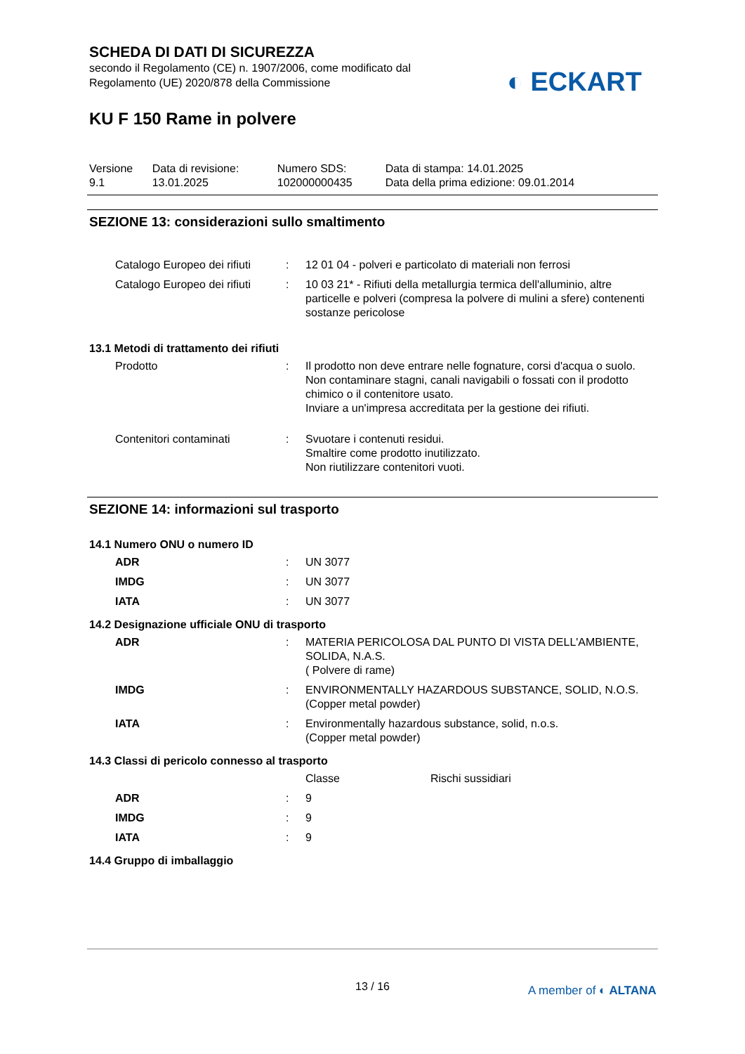SCHEDA DI DATI DI SICUREZZA
secondo il Regolamento (CE) n. 1907/2006, come modificato dal
Regolamento (UE) 2020/878 della Commissione
◐ ECKART
KU F 150 Rame in polvere
| Versione 9.1 | Data di revisione: 13.01.2025 | Numero SDS: 102000000435 | Data di stampa: 14.01.2025 Data della prima edizione: 09.01.2014 |
SEZIONE 13: considerazioni sullo smaltimento
| Catalogo Europeo dei rifiuti | : | 12 01 04 - polveri e particolato di materiali non ferrosi |
| Catalogo Europeo dei rifiuti | : | 10 03 21* - Rifiuti della metallurgia termica dell'alluminio, altre particelle e polveri (compresa la polvere di mulini a sfere) contenenti sostanze pericolose |
13.1 Metodi di trattamento dei rifiuti
| Prodotto | : | Il prodotto non deve entrare nelle fognature, corsi d'acqua o suolo. Non contaminare stagni, canali navigabili o fossati con il prodotto chimico o il contenitore usato. Inviare a un'impresa accreditata per la gestione dei rifiuti. |
| Contenitori contaminati | : | Svuotare i contenuti residui. Smaltire come prodotto inutilizzato. Non riutilizzare contenitori vuoti. |
SEZIONE 14: informazioni sul trasporto
14.1 Numero ONU o numero ID
| ADR | : | UN 3077 |
| IMDG | : | UN 3077 |
| IATA | : | UN 3077 |
14.2 Designazione ufficiale ONU di trasporto
| ADR | : | MATERIA PERICOLOSA DAL PUNTO DI VISTA DELL'AMBIENTE, SOLIDA, N.A.S. ( Polvere di rame) |
| IMDG | : | ENVIRONMENTALLY HAZARDOUS SUBSTANCE, SOLID, N.O.S. (Copper metal powder) |
| IATA | : | Environmentally hazardous substance, solid, n.o.s. (Copper metal powder) |
14.3 Classi di pericolo connesso al trasporto
| | | Classe | Rischi sussidiari |
| ADR | : | 9 | |
| IMDG | : | 9 | |
| IATA | : | 9 | |
14.4 Gruppo di imballaggio
13 / 16
A member of ◐ ALTANA